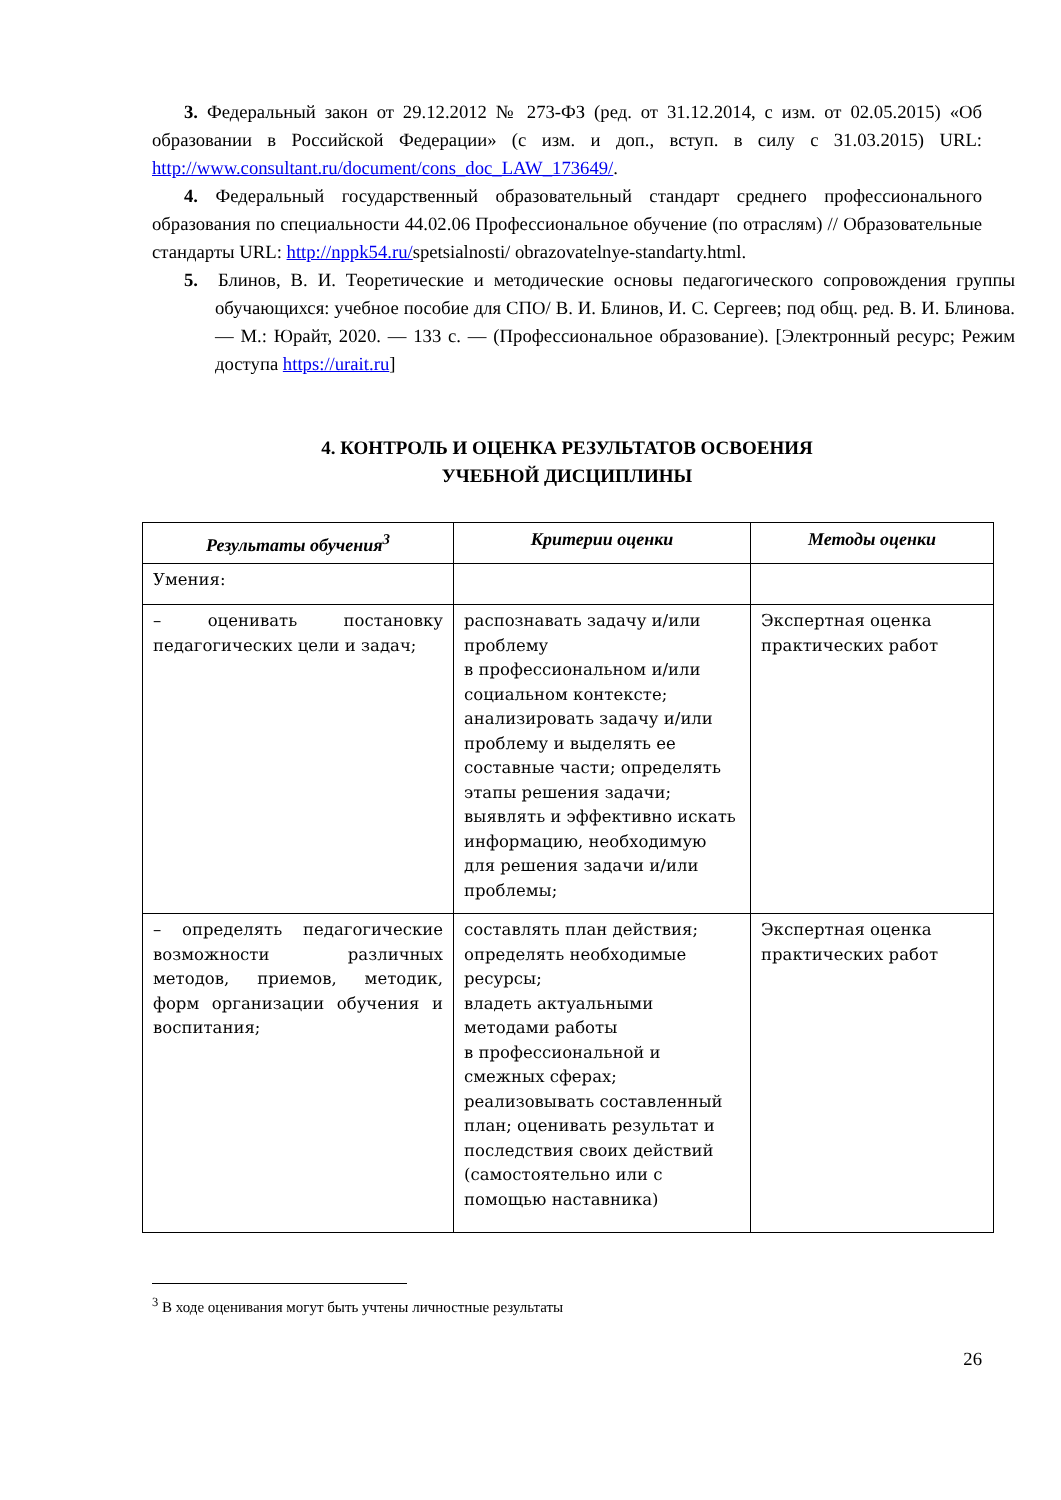3. Федеральный закон от 29.12.2012 № 273-ФЗ (ред. от 31.12.2014, с изм. от 02.05.2015) «Об образовании в Российской Федерации» (с изм. и доп., вступ. в силу с 31.03.2015) URL: http://www.consultant.ru/document/cons_doc_LAW_173649/.
4. Федеральный государственный образовательный стандарт среднего профессионального образования по специальности 44.02.06 Профессиональное обучение (по отраслям) // Образовательные стандарты URL: http://nppk54.ru/spetsialnosti/ obrazovatelnye-standarty.html.
5. Блинов, В. И. Теоретические и методические основы педагогического сопровождения группы обучающихся: учебное пособие для СПО/ В. И. Блинов, И. С. Сергеев; под общ. ред. В. И. Блинова. — М.: Юрайт, 2020. — 133 с. — (Профессиональное образование). [Электронный ресурс; Режим доступа https://urait.ru]
4. КОНТРОЛЬ И ОЦЕНКА РЕЗУЛЬТАТОВ ОСВОЕНИЯ
УЧЕБНОЙ ДИСЦИПЛИНЫ
| Результаты обучения<sup>3</sup> | Критерии оценки | Методы оценки |
| --- | --- | --- |
| Умения: | | |
| – оценивать постановку педагогических цели и задач; | распознавать задачу и/или проблему в профессиональном и/или социальном контексте; анализировать задачу и/или проблему и выделять ее составные части; определять этапы решения задачи; выявлять и эффективно искать информацию, необходимую для решения задачи и/или проблемы; | Экспертная оценка практических работ |
| – определять педагогические возможности различных методов, приемов, методик, форм организации обучения и воспитания; | составлять план действия; определять необходимые ресурсы; владеть актуальными методами работы в профессиональной и смежных сферах; реализовывать составленный план; оценивать результат и последствия своих действий (самостоятельно или с помощью наставника) | Экспертная оценка практических работ |
<sup>3</sup> В ходе оценивания могут быть учтены личностные результаты
26